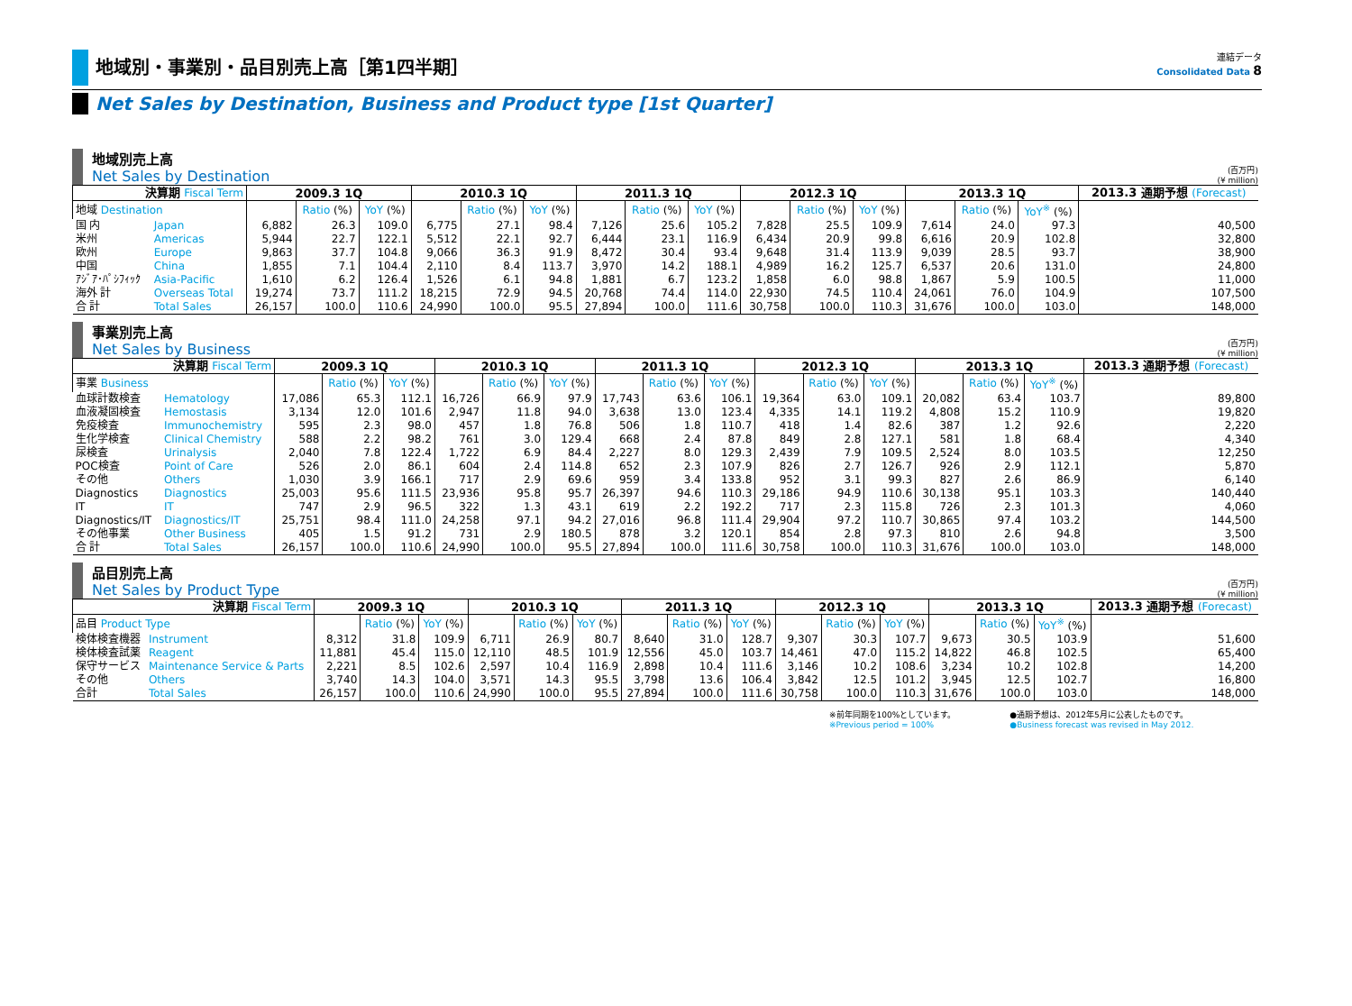地域別・事業別・品目別売上高［第1四半期］
連結データ
Consolidated Data 8
Net Sales by Destination, Business and Product type [1st Quarter]
地域別売上高
Net Sales by Destination
(百万円)
(¥ million)
| 決算期 Fiscal Term | | 2009.3 1Q | | | 2010.3 1Q | | | 2011.3 1Q | | | 2012.3 1Q | | | 2013.3 1Q | | | 2013.3 通期予想 (Forecast) |
| --- | --- | --- | --- | --- | --- | --- | --- | --- | --- | --- | --- | --- | --- | --- | --- | --- | --- |
| 地域 Destination | | | Ratio (%) | YoY (%) | | Ratio (%) | YoY (%) | | Ratio (%) | YoY (%) | | Ratio (%) | YoY (%) | | Ratio (%) | YoY<sup>※</sup> (%) | |
| 国 内 | Japan | 6,882 | 26.3 | 109.0 | 6,775 | 27.1 | 98.4 | 7,126 | 25.6 | 105.2 | 7,828 | 25.5 | 109.9 | 7,614 | 24.0 | 97.3 | 40,500 |
| 米州 | Americas | 5,944 | 22.7 | 122.1 | 5,512 | 22.1 | 92.7 | 6,444 | 23.1 | 116.9 | 6,434 | 20.9 | 99.8 | 6,616 | 20.9 | 102.8 | 32,800 |
| 欧州 | Europe | 9,863 | 37.7 | 104.8 | 9,066 | 36.3 | 91.9 | 8,472 | 30.4 | 93.4 | 9,648 | 31.4 | 113.9 | 9,039 | 28.5 | 93.7 | 38,900 |
| 中国 | China | 1,855 | 7.1 | 104.4 | 2,110 | 8.4 | 113.7 | 3,970 | 14.2 | 188.1 | 4,989 | 16.2 | 125.7 | 6,537 | 20.6 | 131.0 | 24,800 |
| ｱｼﾞｱ･ﾊﾟｼﾌｨｯｸ | Asia-Pacific | 1,610 | 6.2 | 126.4 | 1,526 | 6.1 | 94.8 | 1,881 | 6.7 | 123.2 | 1,858 | 6.0 | 98.8 | 1,867 | 5.9 | 100.5 | 11,000 |
| 海外 計 | Overseas Total | 19,274 | 73.7 | 111.2 | 18,215 | 72.9 | 94.5 | 20,768 | 74.4 | 114.0 | 22,930 | 74.5 | 110.4 | 24,061 | 76.0 | 104.9 | 107,500 |
| 合 計 | Total Sales | 26,157 | 100.0 | 110.6 | 24,990 | 100.0 | 95.5 | 27,894 | 100.0 | 111.6 | 30,758 | 100.0 | 110.3 | 31,676 | 100.0 | 103.0 | 148,000 |
事業別売上高
Net Sales by Business
(百万円)
(¥ million)
| 決算期 Fiscal Term | | 2009.3 1Q | | | 2010.3 1Q | | | 2011.3 1Q | | | 2012.3 1Q | | | 2013.3 1Q | | | 2013.3 通期予想 (Forecast) |
| --- | --- | --- | --- | --- | --- | --- | --- | --- | --- | --- | --- | --- | --- | --- | --- | --- | --- |
| 事業 Business | | | Ratio (%) | YoY (%) | | Ratio (%) | YoY (%) | | Ratio (%) | YoY (%) | | Ratio (%) | YoY (%) | | Ratio (%) | YoY<sup>※</sup> (%) | |
| 血球計数検査 | Hematology | 17,086 | 65.3 | 112.1 | 16,726 | 66.9 | 97.9 | 17,743 | 63.6 | 106.1 | 19,364 | 63.0 | 109.1 | 20,082 | 63.4 | 103.7 | 89,800 |
| 血液凝固検査 | Hemostasis | 3,134 | 12.0 | 101.6 | 2,947 | 11.8 | 94.0 | 3,638 | 13.0 | 123.4 | 4,335 | 14.1 | 119.2 | 4,808 | 15.2 | 110.9 | 19,820 |
| 免疫検査 | Immunochemistry | 595 | 2.3 | 98.0 | 457 | 1.8 | 76.8 | 506 | 1.8 | 110.7 | 418 | 1.4 | 82.6 | 387 | 1.2 | 92.6 | 2,220 |
| 生化学検査 | Clinical Chemistry | 588 | 2.2 | 98.2 | 761 | 3.0 | 129.4 | 668 | 2.4 | 87.8 | 849 | 2.8 | 127.1 | 581 | 1.8 | 68.4 | 4,340 |
| 尿検査 | Urinalysis | 2,040 | 7.8 | 122.4 | 1,722 | 6.9 | 84.4 | 2,227 | 8.0 | 129.3 | 2,439 | 7.9 | 109.5 | 2,524 | 8.0 | 103.5 | 12,250 |
| POC検査 | Point of Care | 526 | 2.0 | 86.1 | 604 | 2.4 | 114.8 | 652 | 2.3 | 107.9 | 826 | 2.7 | 126.7 | 926 | 2.9 | 112.1 | 5,870 |
| その他 | Others | 1,030 | 3.9 | 166.1 | 717 | 2.9 | 69.6 | 959 | 3.4 | 133.8 | 952 | 3.1 | 99.3 | 827 | 2.6 | 86.9 | 6,140 |
| Diagnostics | Diagnostics | 25,003 | 95.6 | 111.5 | 23,936 | 95.8 | 95.7 | 26,397 | 94.6 | 110.3 | 29,186 | 94.9 | 110.6 | 30,138 | 95.1 | 103.3 | 140,440 |
| IT | IT | 747 | 2.9 | 96.5 | 322 | 1.3 | 43.1 | 619 | 2.2 | 192.2 | 717 | 2.3 | 115.8 | 726 | 2.3 | 101.3 | 4,060 |
| Diagnostics/IT | Diagnostics/IT | 25,751 | 98.4 | 111.0 | 24,258 | 97.1 | 94.2 | 27,016 | 96.8 | 111.4 | 29,904 | 97.2 | 110.7 | 30,865 | 97.4 | 103.2 | 144,500 |
| その他事業 | Other Business | 405 | 1.5 | 91.2 | 731 | 2.9 | 180.5 | 878 | 3.2 | 120.1 | 854 | 2.8 | 97.3 | 810 | 2.6 | 94.8 | 3,500 |
| 合 計 | Total Sales | 26,157 | 100.0 | 110.6 | 24,990 | 100.0 | 95.5 | 27,894 | 100.0 | 111.6 | 30,758 | 100.0 | 110.3 | 31,676 | 100.0 | 103.0 | 148,000 |
品目別売上高
Net Sales by Product Type
(百万円)
(¥ million)
| 決算期 Fiscal Term | | 2009.3 1Q | | | 2010.3 1Q | | | 2011.3 1Q | | | 2012.3 1Q | | | 2013.3 1Q | | | 2013.3 通期予想 (Forecast) |
| --- | --- | --- | --- | --- | --- | --- | --- | --- | --- | --- | --- | --- | --- | --- | --- | --- | --- |
| 品目 Product Type | | | Ratio (%) | YoY (%) | | Ratio (%) | YoY (%) | | Ratio (%) | YoY (%) | | Ratio (%) | YoY (%) | | Ratio (%) | YoY<sup>※</sup> (%) | |
| 検体検査機器 | Instrument | 8,312 | 31.8 | 109.9 | 6,711 | 26.9 | 80.7 | 8,640 | 31.0 | 128.7 | 9,307 | 30.3 | 107.7 | 9,673 | 30.5 | 103.9 | 51,600 |
| 検体検査試薬 | Reagent | 11,881 | 45.4 | 115.0 | 12,110 | 48.5 | 101.9 | 12,556 | 45.0 | 103.7 | 14,461 | 47.0 | 115.2 | 14,822 | 46.8 | 102.5 | 65,400 |
| 保守サービス | Maintenance Service & Parts | 2,221 | 8.5 | 102.6 | 2,597 | 10.4 | 116.9 | 2,898 | 10.4 | 111.6 | 3,146 | 10.2 | 108.6 | 3,234 | 10.2 | 102.8 | 14,200 |
| その他 | Others | 3,740 | 14.3 | 104.0 | 3,571 | 14.3 | 95.5 | 3,798 | 13.6 | 106.4 | 3,842 | 12.5 | 101.2 | 3,945 | 12.5 | 102.7 | 16,800 |
| 合計 | Total Sales | 26,157 | 100.0 | 110.6 | 24,990 | 100.0 | 95.5 | 27,894 | 100.0 | 111.6 | 30,758 | 100.0 | 110.3 | 31,676 | 100.0 | 103.0 | 148,000 |
※前年同期を100%としています。
※Previous period = 100%
●通期予想は、2012年5月に公表したものです。
●Business forecast was revised in May 2012.